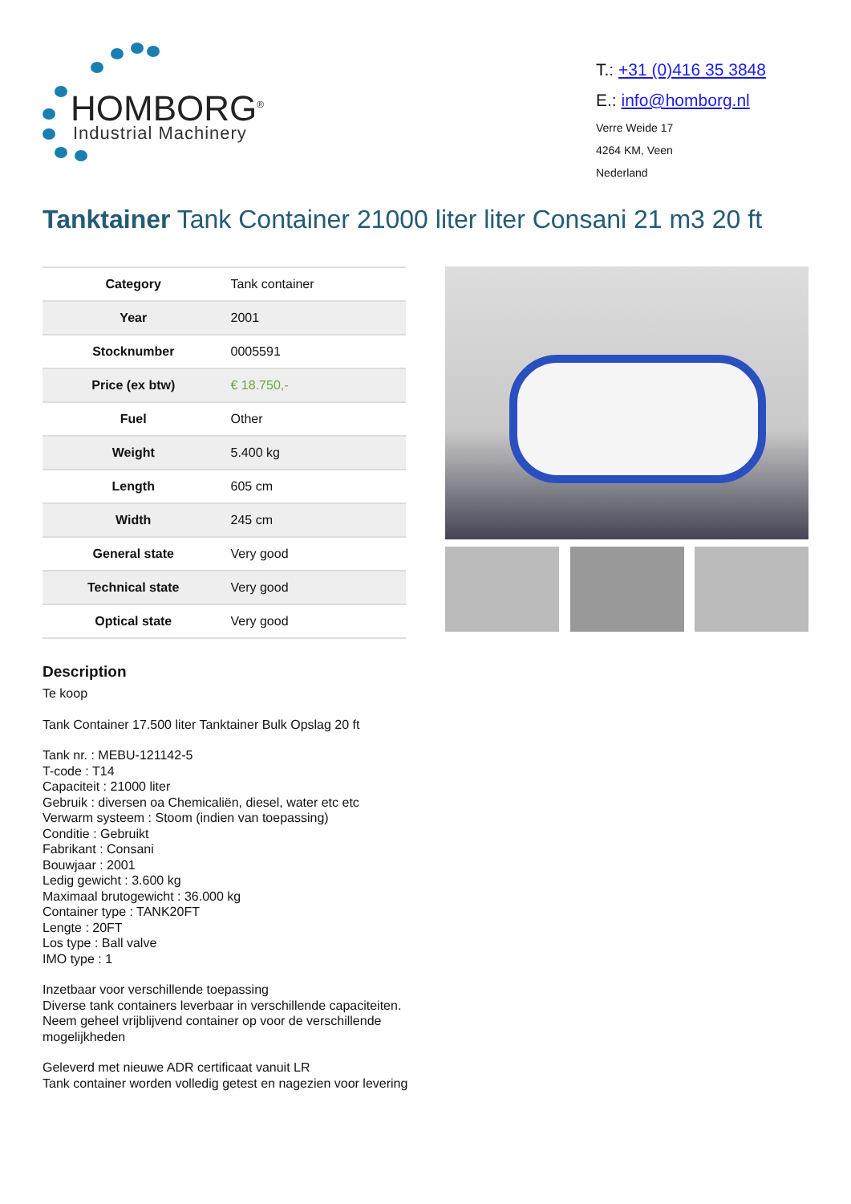HOMBORG<sup>®</sup>
Industrial Machinery
T.: +31 (0)416 35 3848
E.: info@homborg.nl
Verre Weide 17
4264 KM, Veen
Nederland
Tanktainer Tank Container 21000 liter liter Consani 21 m3 20 ft
| Category | Tank container |
| Year | 2001 |
| Stocknumber | 0005591 |
| Price (ex btw) | € 18.750,- |
| Fuel | Other |
| Weight | 5.400 kg |
| Length | 605 cm |
| Width | 245 cm |
| General state | Very good |
| Technical state | Very good |
| Optical state | Very good |
Description
Te koop
Tank Container 17.500 liter Tanktainer Bulk Opslag 20 ft
Tank nr. : MEBU-121142-5
T-code : T14
Capaciteit : 21000 liter
Gebruik : diversen oa Chemicaliën, diesel, water etc etc
Verwarm systeem : Stoom (indien van toepassing)
Conditie : Gebruikt
Fabrikant : Consani
Bouwjaar : 2001
Ledig gewicht : 3.600 kg
Maximaal brutogewicht : 36.000 kg
Container type : TANK20FT
Lengte : 20FT
Los type : Ball valve
IMO type : 1
Inzetbaar voor verschillende toepassing
Diverse tank containers leverbaar in verschillende capaciteiten.
Neem geheel vrijblijvend container op voor de verschillende mogelijkheden
Geleverd met nieuwe ADR certificaat vanuit LR
Tank container worden volledig getest en nagezien voor levering